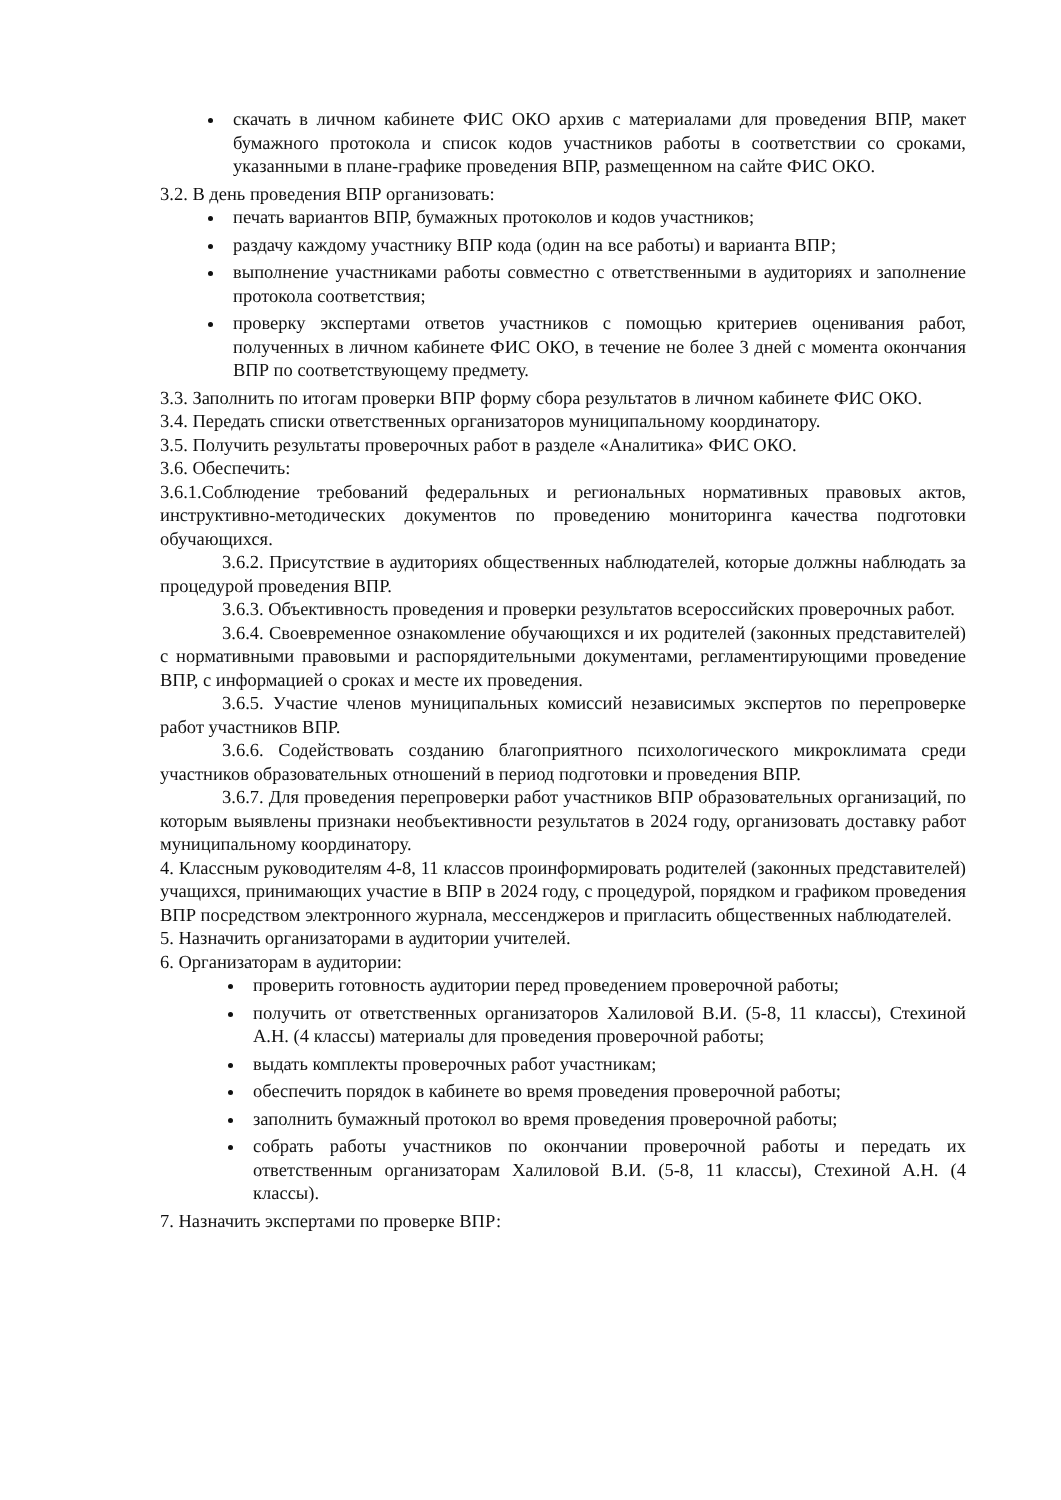скачать в личном кабинете ФИС ОКО архив с материалами для проведения ВПР, макет бумажного протокола и список кодов участников работы в соответствии со сроками, указанными в плане-графике проведения ВПР, размещенном на сайте ФИС ОКО.
3.2. В день проведения ВПР организовать:
печать вариантов ВПР, бумажных протоколов и кодов участников;
раздачу каждому участнику ВПР кода (один на все работы) и варианта ВПР;
выполнение участниками работы совместно с ответственными в аудиториях и заполнение протокола соответствия;
проверку экспертами ответов участников с помощью критериев оценивания работ, полученных в личном кабинете ФИС ОКО, в течение не более 3 дней с момента окончания ВПР по соответствующему предмету.
3.3. Заполнить по итогам проверки ВПР форму сбора результатов в личном кабинете ФИС ОКО.
3.4. Передать списки ответственных организаторов муниципальному координатору.
3.5. Получить результаты проверочных работ в разделе «Аналитика» ФИС ОКО.
3.6. Обеспечить:
3.6.1.Соблюдение требований федеральных и региональных нормативных правовых актов, инструктивно-методических документов по проведению мониторинга качества подготовки обучающихся.
3.6.2. Присутствие в аудиториях общественных наблюдателей, которые должны наблюдать за процедурой проведения ВПР.
3.6.3. Объективность проведения и проверки результатов всероссийских проверочных работ.
3.6.4. Своевременное ознакомление обучающихся и их родителей (законных представителей) с нормативными правовыми и распорядительными документами, регламентирующими проведение ВПР, с информацией о сроках и месте их проведения.
3.6.5. Участие членов муниципальных комиссий независимых экспертов по перепроверке работ участников ВПР.
3.6.6. Содействовать созданию благоприятного психологического микроклимата среди участников образовательных отношений в период подготовки и проведения ВПР.
3.6.7. Для проведения перепроверки работ участников ВПР образовательных организаций, по которым выявлены признаки необъективности результатов в 2024 году, организовать доставку работ муниципальному координатору.
4. Классным руководителям 4-8, 11 классов проинформировать родителей (законных представителей) учащихся, принимающих участие в ВПР в 2024 году, с процедурой, порядком и графиком проведения ВПР посредством электронного журнала, мессенджеров и пригласить общественных наблюдателей.
5. Назначить организаторами в аудитории учителей.
6. Организаторам в аудитории:
проверить готовность аудитории перед проведением проверочной работы;
получить от ответственных организаторов Халиловой В.И. (5-8, 11 классы), Стехиной А.Н. (4 классы) материалы для проведения проверочной работы;
выдать комплекты проверочных работ участникам;
обеспечить порядок в кабинете во время проведения проверочной работы;
заполнить бумажный протокол во время проведения проверочной работы;
собрать работы участников по окончании проверочной работы и передать их ответственным организаторам Халиловой В.И. (5-8, 11 классы), Стехиной А.Н. (4 классы).
7. Назначить экспертами по проверке ВПР: